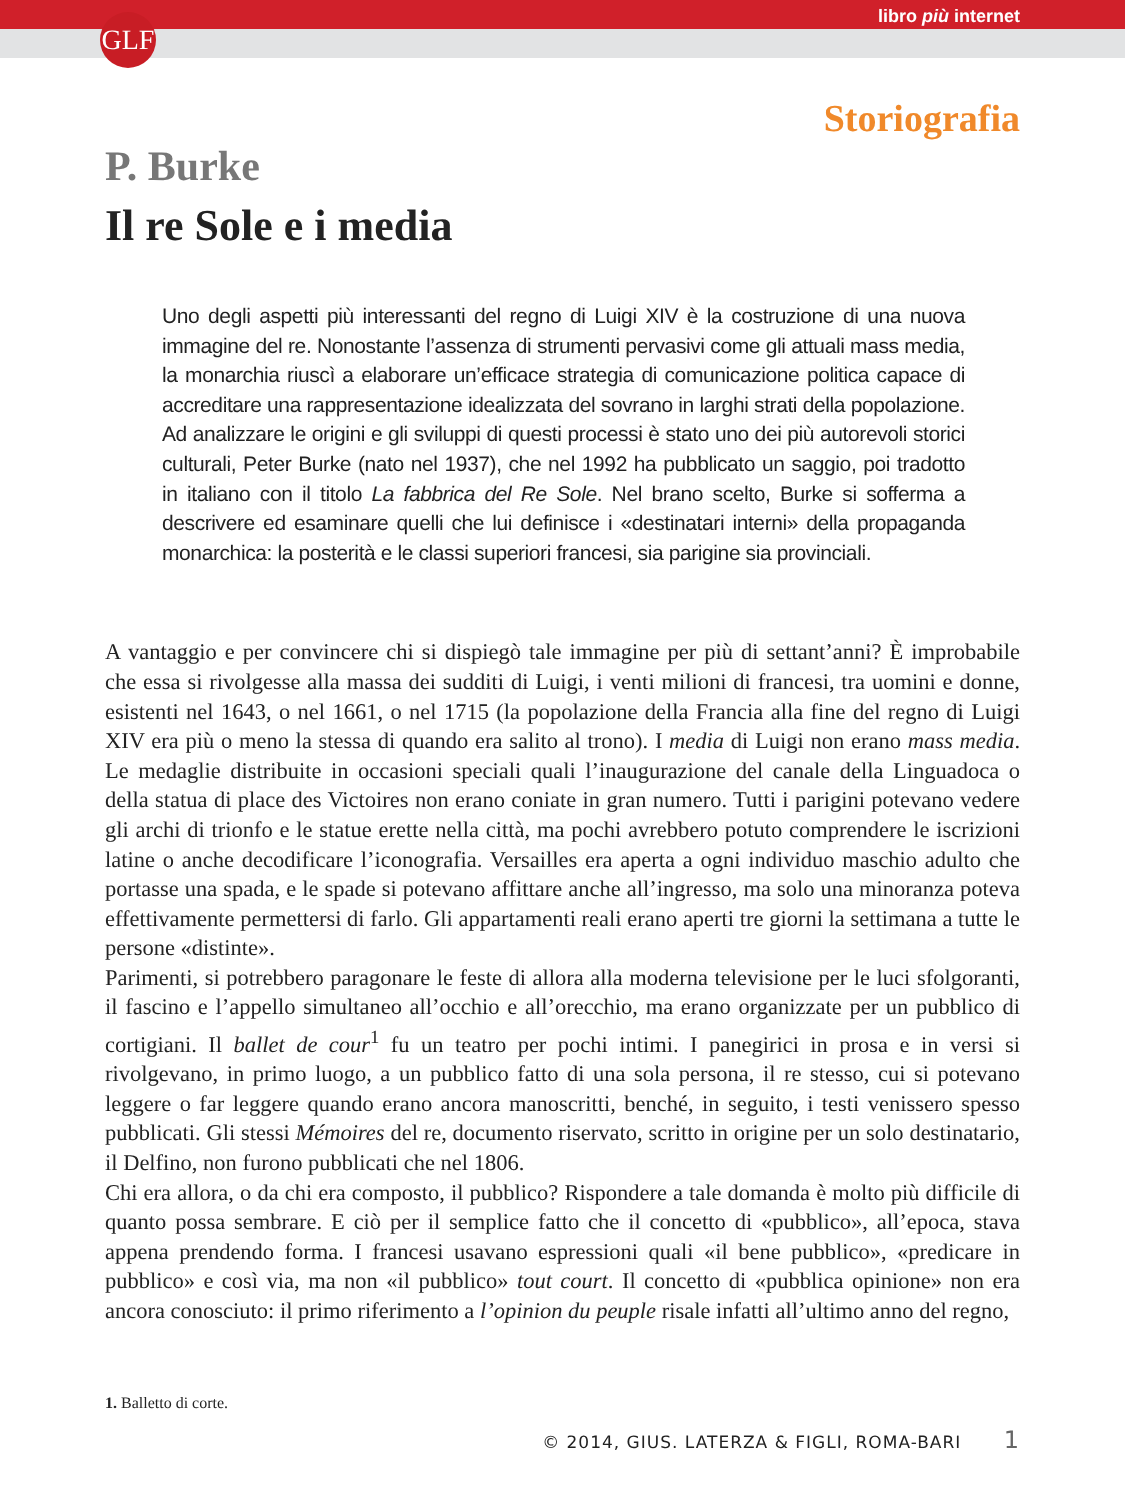libro più internet GLF
Storiografia
P. Burke
Il re Sole e i media
Uno degli aspetti più interessanti del regno di Luigi XIV è la costruzione di una nuova immagine del re. Nonostante l’assenza di strumenti pervasivi come gli attuali mass media, la monarchia riuscì a elaborare un’efficace strategia di comunicazione politica capace di accreditare una rappresentazione idealizzata del sovrano in larghi strati della popolazione. Ad analizzare le origini e gli sviluppi di questi processi è stato uno dei più autorevoli storici culturali, Peter Burke (nato nel 1937), che nel 1992 ha pubblicato un saggio, poi tradotto in italiano con il titolo La fabbrica del Re Sole. Nel brano scelto, Burke si sofferma a descrivere ed esaminare quelli che lui definisce i «destinatari interni» della propaganda monarchica: la posterità e le classi superiori francesi, sia parigine sia provinciali.
A vantaggio e per convincere chi si dispiegò tale immagine per più di settant’anni? È improbabile che essa si rivolgesse alla massa dei sudditi di Luigi, i venti milioni di francesi, tra uomini e donne, esistenti nel 1643, o nel 1661, o nel 1715 (la popolazione della Francia alla fine del regno di Luigi XIV era più o meno la stessa di quando era salito al trono). I media di Luigi non erano mass media. Le medaglie distribuite in occasioni speciali quali l’inaugurazione del canale della Linguadoca o della statua di place des Victoires non erano coniate in gran numero. Tutti i parigini potevano vedere gli archi di trionfo e le statue erette nella città, ma pochi avrebbero potuto comprendere le iscrizioni latine o anche decodificare l’iconografia. Versailles era aperta a ogni individuo maschio adulto che portasse una spada, e le spade si potevano affittare anche all’ingresso, ma solo una minoranza poteva effettivamente permettersi di farlo. Gli appartamenti reali erano aperti tre giorni la settimana a tutte le persone «distinte».
Parimenti, si potrebbero paragonare le feste di allora alla moderna televisione per le luci sfolgoranti, il fascino e l’appello simultaneo all’occhio e all’orecchio, ma erano organizzate per un pubblico di cortigiani. Il ballet de cour<sup>1</sup> fu un teatro per pochi intimi. I panegirici in prosa e in versi si rivolgevano, in primo luogo, a un pubblico fatto di una sola persona, il re stesso, cui si potevano leggere o far leggere quando erano ancora manoscritti, benché, in seguito, i testi venissero spesso pubblicati. Gli stessi Mémoires del re, documento riservato, scritto in origine per un solo destinatario, il Delfino, non furono pubblicati che nel 1806.
Chi era allora, o da chi era composto, il pubblico? Rispondere a tale domanda è molto più difficile di quanto possa sembrare. E ciò per il semplice fatto che il concetto di «pubblico», all’epoca, stava appena prendendo forma. I francesi usavano espressioni quali «il bene pubblico», «predicare in pubblico» e così via, ma non «il pubblico» tout court. Il concetto di «pubblica opinione» non era ancora conosciuto: il primo riferimento a l’opinion du peuple risale infatti all’ultimo anno del regno,
1. Balletto di corte.
© 2014, GIUS. LATERZA & FIGLI, ROMA-BARI 1